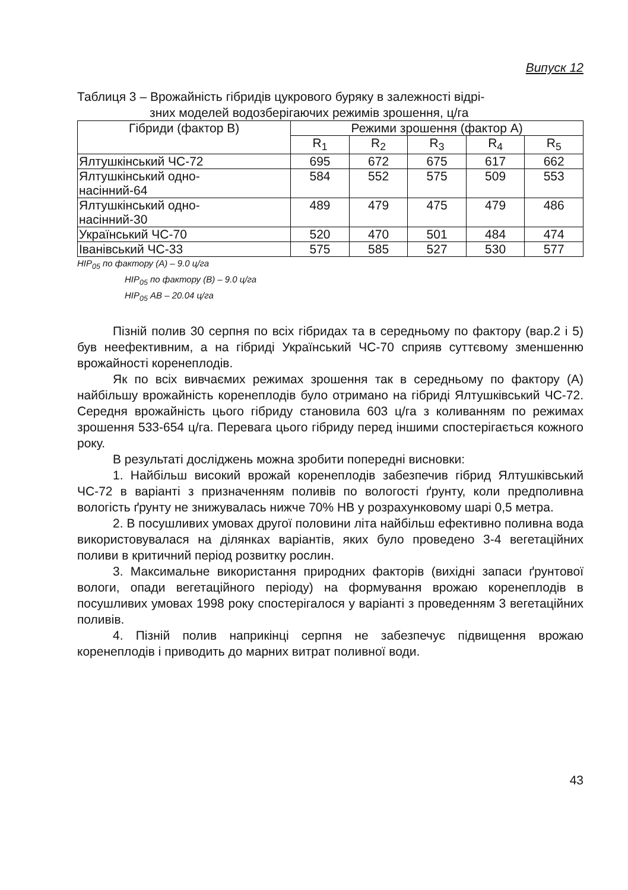Випуск 12
Таблиця 3 – Врожайність гібридів цукрового буряку в залежності відрі-
зних моделей водозберігаючих режимів зрошення, ц/га
| Гібриди (фактор В) | Режими зрошення (фактор А) | | | | |
| --- | --- | --- | --- | --- | --- |
| | R<sub>1</sub> | R<sub>2</sub> | R<sub>3</sub> | R<sub>4</sub> | R<sub>5</sub> |
| Ялтушкінський ЧС-72 | 695 | 672 | 675 | 617 | 662 |
| Ялтушкінський одно- насінний-64 | 584 | 552 | 575 | 509 | 553 |
| Ялтушкінський одно- насінний-30 | 489 | 479 | 475 | 479 | 486 |
| Український ЧС-70 | 520 | 470 | 501 | 484 | 474 |
| Іванівський ЧС-33 | 575 | 585 | 527 | 530 | 577 |
НІР<sub>05</sub> по фактору (А) – 9.0 ц/га
НІР<sub>05</sub> по фактору (В) – 9.0 ц/га
НІР<sub>05</sub> АВ – 20.04 ц/га
Пізній полив 30 серпня по всіх гібридах та в середньому по фактору (вар.2 і 5) був неефективним, а на гібриді Український ЧС-70 сприяв суттєвому зменшенню врожайності коренеплодів.
Як по всіх вивчаємих режимах зрошення так в середньому по фактору (А) найбільшу врожайність коренеплодів було отримано на гібриді Ялтушківський ЧС-72. Середня врожайність цього гібриду становила 603 ц/га з коливанням по режимах зрошення 533-654 ц/га. Перевага цього гібриду перед іншими спостерігається кожного року.
В результаті досліджень можна зробити попередні висновки:
1. Найбільш високий врожай коренеплодів забезпечив гібрид Ялтушківський ЧС-72 в варіанті з призначенням поливів по вологості ґрунту, коли предполивна вологість ґрунту не знижувалась нижче 70% НВ у розрахунковому шарі 0,5 метра.
2. В посушливих умовах другої половини літа найбільш ефективно поливна вода використовувалася на ділянках варіантів, яких було проведено 3-4 вегетаційних поливи в критичний період розвитку рослин.
3. Максимальне використання природних факторів (вихідні запаси ґрунтової вологи, опади вегетаційного періоду) на формування врожаю коренеплодів в посушливих умовах 1998 року спостерігалося у варіанті з проведенням 3 вегетаційних поливів.
4. Пізній полив наприкінці серпня не забезпечує підвищення врожаю коренеплодів і приводить до марних витрат поливної води.
43